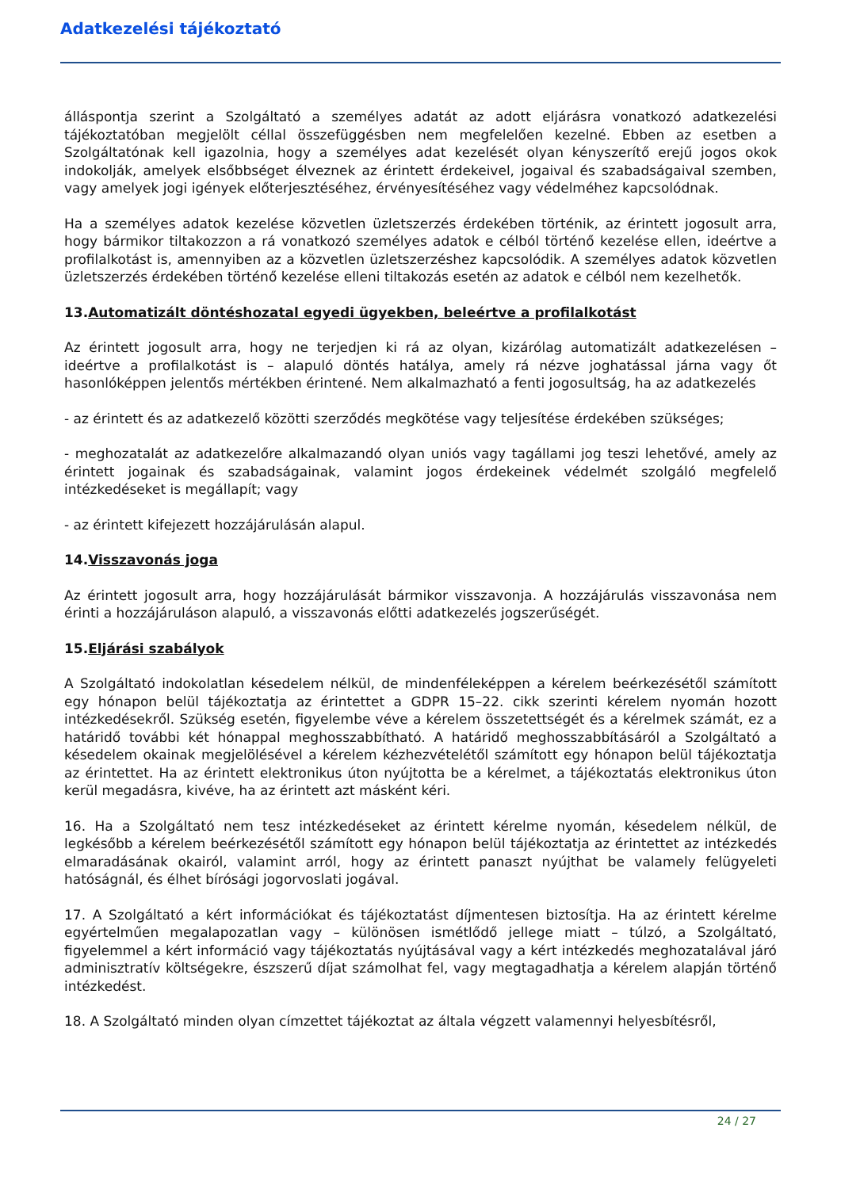Adatkezelési tájékoztató
álláspontja szerint a Szolgáltató a személyes adatát az adott eljárásra vonatkozó adatkezelési tájékoztatóban megjelölt céllal összefüggésben nem megfelelően kezelné. Ebben az esetben a Szolgáltatónak kell igazolnia, hogy a személyes adat kezelését olyan kényszerítő erejű jogos okok indokolják, amelyek elsőbbséget élveznek az érintett érdekeivel, jogaival és szabadságaival szemben, vagy amelyek jogi igények előterjesztéséhez, érvényesítéséhez vagy védelméhez kapcsolódnak.
Ha a személyes adatok kezelése közvetlen üzletszerzés érdekében történik, az érintett jogosult arra, hogy bármikor tiltakozzon a rá vonatkozó személyes adatok e célból történő kezelése ellen, ideértve a profilalkotást is, amennyiben az a közvetlen üzletszerzéshez kapcsolódik. A személyes adatok közvetlen üzletszerzés érdekében történő kezelése elleni tiltakozás esetén az adatok e célból nem kezelhetők.
13.Automatizált döntéshozatal egyedi ügyekben, beleértve a profilalkotást
Az érintett jogosult arra, hogy ne terjedjen ki rá az olyan, kizárólag automatizált adatkezelésen – ideértve a profilalkotást is – alapuló döntés hatálya, amely rá nézve joghatással járna vagy őt hasonlóképpen jelentős mértékben érintené. Nem alkalmazható a fenti jogosultság, ha az adatkezelés
- az érintett és az adatkezelő közötti szerződés megkötése vagy teljesítése érdekében szükséges;
- meghozatalát az adatkezelőre alkalmazandó olyan uniós vagy tagállami jog teszi lehetővé, amely az érintett jogainak és szabadságainak, valamint jogos érdekeinek védelmét szolgáló megfelelő intézkedéseket is megállapít; vagy
- az érintett kifejezett hozzájárulásán alapul.
14.Visszavonás joga
Az érintett jogosult arra, hogy hozzájárulását bármikor visszavonja. A hozzájárulás visszavonása nem érinti a hozzájáruláson alapuló, a visszavonás előtti adatkezelés jogszerűségét.
15.Eljárási szabályok
A Szolgáltató indokolatlan késedelem nélkül, de mindenféleképpen a kérelem beérkezésétől számított egy hónapon belül tájékoztatja az érintettet a GDPR 15–22. cikk szerinti kérelem nyomán hozott intézkedésekről. Szükség esetén, figyelembe véve a kérelem összetettségét és a kérelmek számát, ez a határidő további két hónappal meghosszabbítható. A határidő meghosszabbításáról a Szolgáltató a késedelem okainak megjelölésével a kérelem kézhezvételétől számított egy hónapon belül tájékoztatja az érintettet. Ha az érintett elektronikus úton nyújtotta be a kérelmet, a tájékoztatás elektronikus úton kerül megadásra, kivéve, ha az érintett azt másként kéri.
16. Ha a Szolgáltató nem tesz intézkedéseket az érintett kérelme nyomán, késedelem nélkül, de legkésőbb a kérelem beérkezésétől számított egy hónapon belül tájékoztatja az érintettet az intézkedés elmaradásának okairól, valamint arról, hogy az érintett panaszt nyújthat be valamely felügyeleti hatóságnál, és élhet bírósági jogorvoslati jogával.
17. A Szolgáltató a kért információkat és tájékoztatást díjmentesen biztosítja. Ha az érintett kérelme egyértelműen megalapozatlan vagy – különösen ismétlődő jellege miatt – túlzó, a Szolgáltató, figyelemmel a kért információ vagy tájékoztatás nyújtásával vagy a kért intézkedés meghozatalával járó adminisztratív költségekre, észszerű díjat számolhat fel, vagy megtagadhatja a kérelem alapján történő intézkedést.
18. A Szolgáltató minden olyan címzettet tájékoztat az általa végzett valamennyi helyesbítésről,
24 / 27